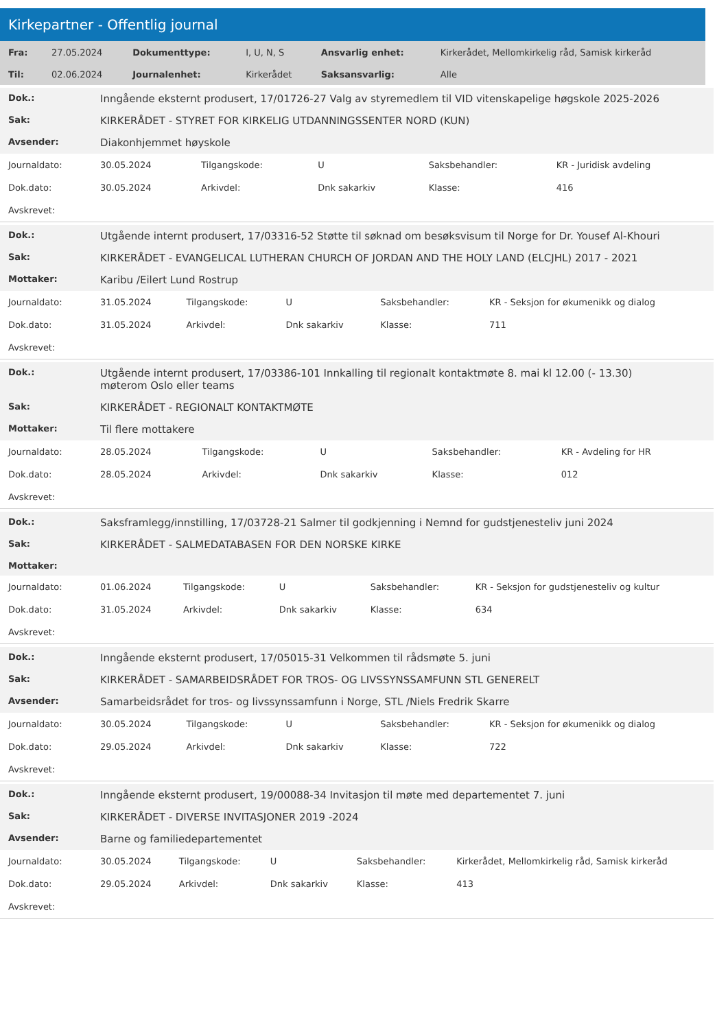Kirkepartner - Offentlig journal
| Fra: | 27.05.2024 | Dokumenttype: | I, U, N, S | Ansvarlig enhet: | Kirkerådet, Mellomkirkelig råd, Samisk kirkeråd |
| Til: | 02.06.2024 | Journalenhet: | Kirkerådet | Saksansvarlig: | Alle |
| Dok.: | Inngående eksternt produsert, 17/01726-27 Valg av styremedlem til VID vitenskapelige høgskole 2025-2026 | | | | |
| Sak: | KIRKERÅDET - STYRET FOR KIRKELIG UTDANNINGSSENTER NORD (KUN) | | | | |
| Avsender: | Diakonhjemmet høyskole | | | | |
| Journaldato: | 30.05.2024 | Tilgangskode: | U | Saksbehandler: | KR - Juridisk avdeling |
| Dok.dato: | 30.05.2024 | Arkivdel: | Dnk sakarkiv | Klasse: | 416 |
| Avskrevet: | | | | | |
| Dok.: | Utgående internt produsert, 17/03316-52 Støtte til søknad om besøksvisum til Norge for Dr. Yousef Al-Khouri | | | | |
| Sak: | KIRKERÅDET - EVANGELICAL LUTHERAN CHURCH OF JORDAN AND THE HOLY LAND (ELCJHL) 2017 - 2021 | | | | |
| Mottaker: | Karibu /Eilert Lund Rostrup | | | | |
| Journaldato: | 31.05.2024 | Tilgangskode: | U | Saksbehandler: | KR - Seksjon for økumenikk og dialog |
| Dok.dato: | 31.05.2024 | Arkivdel: | Dnk sakarkiv | Klasse: | 711 |
| Avskrevet: | | | | | |
| Dok.: | Utgående internt produsert, 17/03386-101 Innkalling til regionalt kontaktmøte 8. mai kl 12.00 (- 13.30) møterom Oslo eller teams | | | | |
| Sak: | KIRKERÅDET - REGIONALT KONTAKTMØTE | | | | |
| Mottaker: | Til flere mottakere | | | | |
| Journaldato: | 28.05.2024 | Tilgangskode: | U | Saksbehandler: | KR - Avdeling for HR |
| Dok.dato: | 28.05.2024 | Arkivdel: | Dnk sakarkiv | Klasse: | 012 |
| Avskrevet: | | | | | |
| Dok.: | Saksframlegg/innstilling, 17/03728-21 Salmer til godkjenning i Nemnd for gudstjenesteliv juni 2024 | | | | |
| Sak: | KIRKERÅDET - SALMEDATABASEN FOR DEN NORSKE KIRKE | | | | |
| Mottaker: | | | | | |
| Journaldato: | 01.06.2024 | Tilgangskode: | U | Saksbehandler: | KR - Seksjon for gudstjenesteliv og kultur |
| Dok.dato: | 31.05.2024 | Arkivdel: | Dnk sakarkiv | Klasse: | 634 |
| Avskrevet: | | | | | |
| Dok.: | Inngående eksternt produsert, 17/05015-31 Velkommen til rådsmøte 5. juni | | | | |
| Sak: | KIRKERÅDET - SAMARBEIDSRÅDET FOR TROS- OG LIVSSYNSSAMFUNN STL GENERELT | | | | |
| Avsender: | Samarbeidsrådet for tros- og livssynssamfunn i Norge, STL /Niels Fredrik Skarre | | | | |
| Journaldato: | 30.05.2024 | Tilgangskode: | U | Saksbehandler: | KR - Seksjon for økumenikk og dialog |
| Dok.dato: | 29.05.2024 | Arkivdel: | Dnk sakarkiv | Klasse: | 722 |
| Avskrevet: | | | | | |
| Dok.: | Inngående eksternt produsert, 19/00088-34 Invitasjon til møte med departementet 7. juni | | | | |
| Sak: | KIRKERÅDET - DIVERSE INVITASJONER 2019 -2024 | | | | |
| Avsender: | Barne og familiedepartementet | | | | |
| Journaldato: | 30.05.2024 | Tilgangskode: | U | Saksbehandler: | Kirkerådet, Mellomkirkelig råd, Samisk kirkeråd |
| Dok.dato: | 29.05.2024 | Arkivdel: | Dnk sakarkiv | Klasse: | 413 |
| Avskrevet: | | | | | |